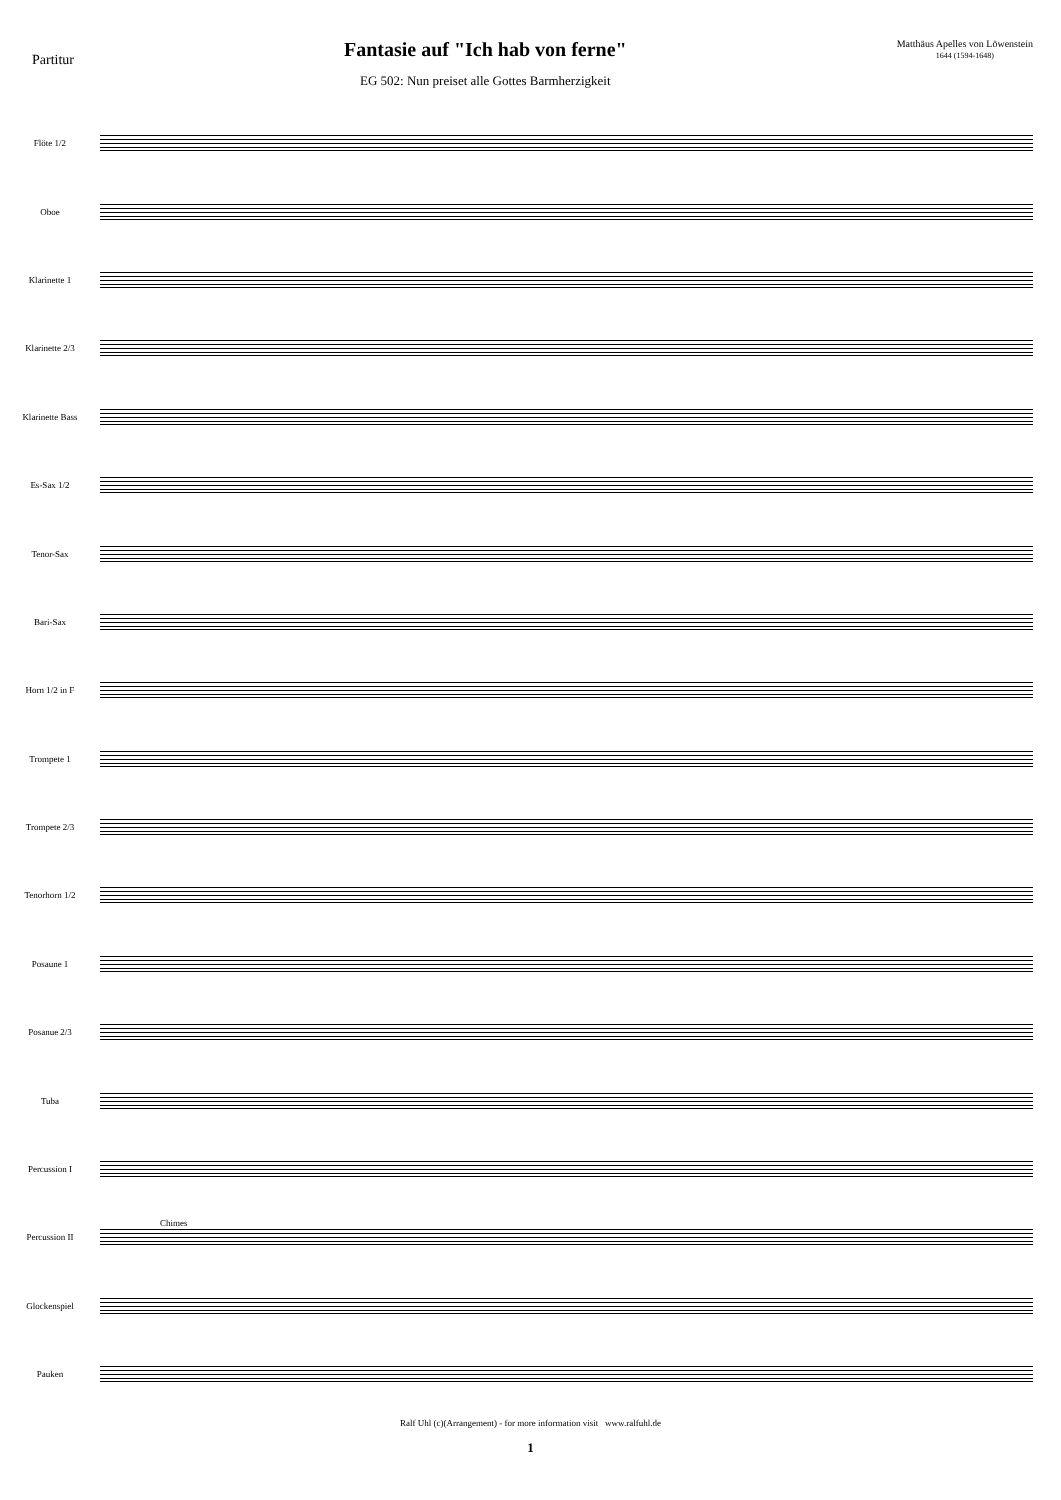Partitur
Fantasie auf "Ich hab von ferne"
EG 502: Nun preiset alle Gottes Barmherzigkeit
Matthäus Apelles von Löwenstein
1644 (1594-1648)
Flöte 1/2
Oboe
Klarinette 1
Klarinette 2/3
Klarinette Bass
Es-Sax 1/2
Tenor-Sax
Bari-Sax
Horn 1/2 in F
Trompete 1
Trompete 2/3
Tenorhorn 1/2
Posaune 1
Posanue 2/3
Tuba
Percussion I
Percussion II
Glockenspiel
Pauken
Chimes
Ralf Uhl (c)(Arrangement) - for more information visit www.ralfuhl.de
1